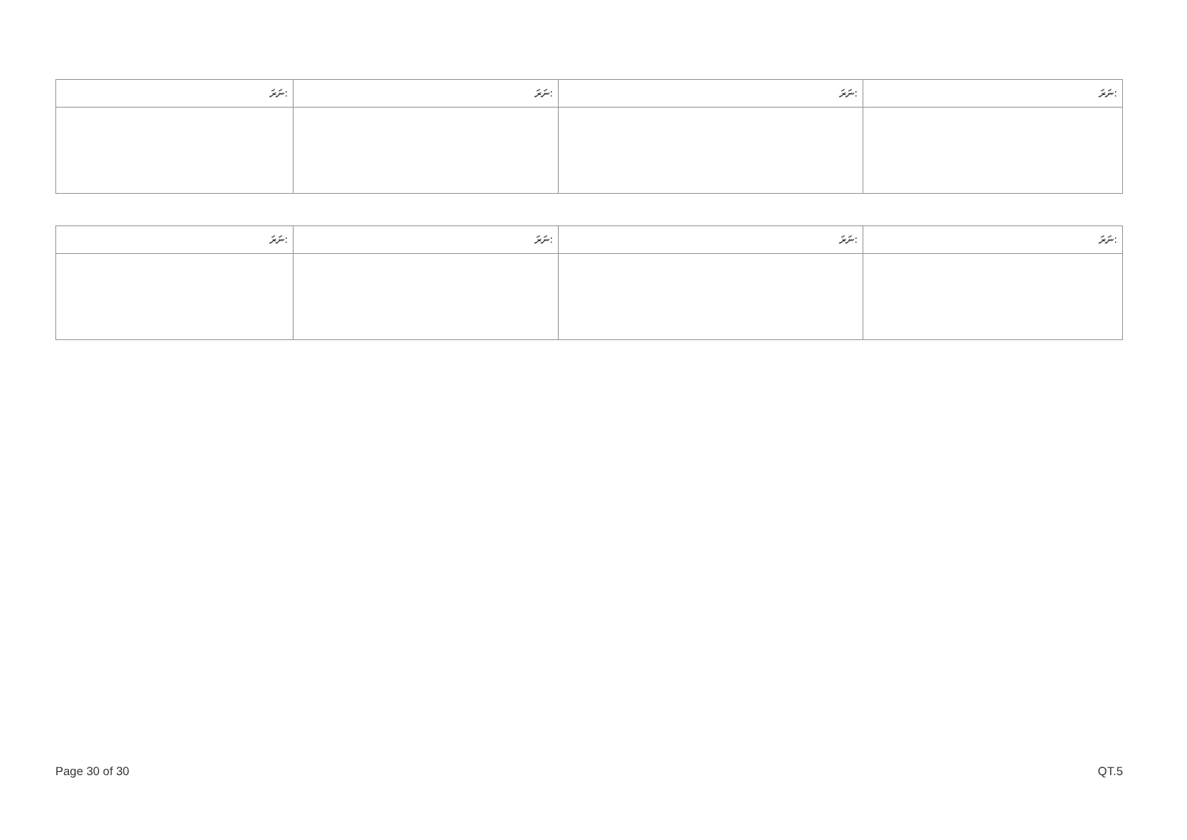| ނަރަ: | ނަރަ: | ނަރަ: | ނަރަ: |
| --- | --- | --- | --- |
| ނަރަ: | ނަރަ: | ނަރަ: | ނަރަ: |
| --- | --- | --- | --- |
Page 30 of 30 QT.5